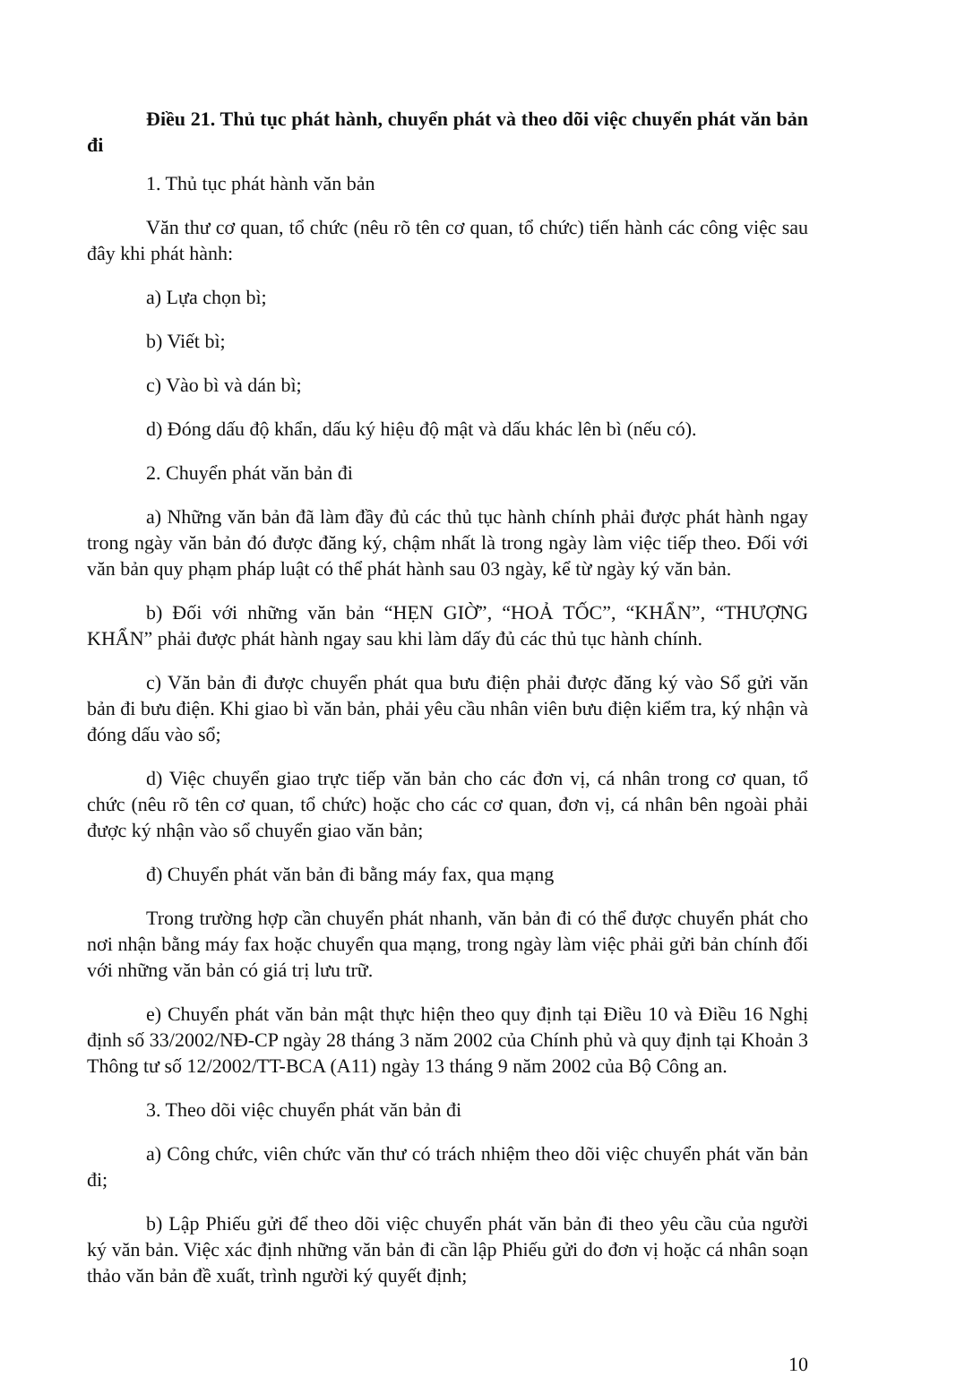Điều 21. Thủ tục phát hành, chuyển phát và theo dõi việc chuyển phát văn bản đi
1. Thủ tục phát hành văn bản
Văn thư cơ quan, tổ chức (nêu rõ tên cơ quan, tổ chức) tiến hành các công việc sau đây khi phát hành:
a) Lựa chọn bì;
b) Viết bì;
c) Vào bì và dán bì;
d) Đóng dấu độ khẩn, dấu ký hiệu độ mật và dấu khác lên bì (nếu có).
2. Chuyển phát văn bản đi
a) Những văn bản đã làm đầy đủ các thủ tục hành chính phải được phát hành ngay trong ngày văn bản đó được đăng ký, chậm nhất là trong ngày làm việc tiếp theo. Đối với văn bản quy phạm pháp luật có thể phát hành sau 03 ngày, kể từ ngày ký văn bản.
b) Đối với những văn bản “HẸN GIỜ”, “HOẢ TỐC”, “KHẨN”, “THƯỢNG KHẨN” phải được phát hành ngay sau khi làm dấy đủ các thủ tục hành chính.
c) Văn bản đi được chuyển phát qua bưu điện phải được đăng ký vào Sổ gửi văn bản đi bưu điện. Khi giao bì văn bản, phải yêu cầu nhân viên bưu điện kiểm tra, ký nhận và đóng dấu vào sổ;
d) Việc chuyển giao trực tiếp văn bản cho các đơn vị, cá nhân trong cơ quan, tổ chức (nêu rõ tên cơ quan, tổ chức) hoặc cho các cơ quan, đơn vị, cá nhân bên ngoài phải được ký nhận vào sổ chuyển giao văn bản;
đ) Chuyển phát văn bản đi bằng máy fax, qua mạng
Trong trường hợp cần chuyển phát nhanh, văn bản đi có thể được chuyển phát cho nơi nhận bằng máy fax hoặc chuyển qua mạng, trong ngày làm việc phải gửi bản chính đối với những văn bản có giá trị lưu trữ.
e) Chuyển phát văn bản mật thực hiện theo quy định tại Điều 10 và Điều 16 Nghị định số 33/2002/NĐ-CP ngày 28 tháng 3 năm 2002 của Chính phủ và quy định tại Khoản 3 Thông tư số 12/2002/TT-BCA (A11) ngày 13 tháng 9 năm 2002 của Bộ Công an.
3. Theo dõi việc chuyển phát văn bản đi
a) Công chức, viên chức văn thư có trách nhiệm theo dõi việc chuyển phát văn bản đi;
b) Lập Phiếu gửi để theo dõi việc chuyển phát văn bản đi theo yêu cầu của người ký văn bản. Việc xác định những văn bản đi cần lập Phiếu gửi do đơn vị hoặc cá nhân soạn thảo văn bản đề xuất, trình người ký quyết định;
10